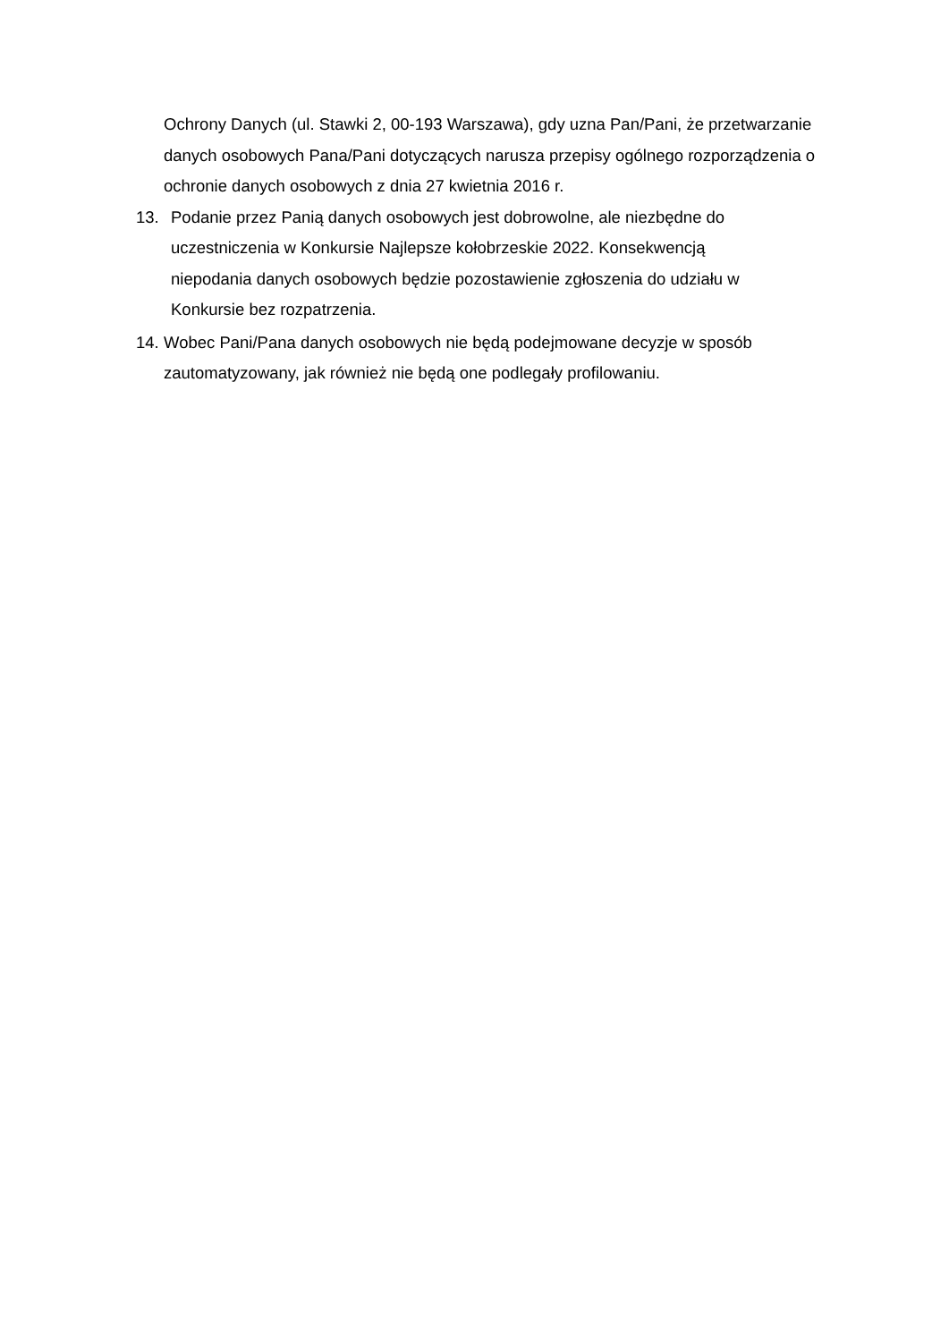Ochrony Danych (ul. Stawki 2, 00-193 Warszawa), gdy uzna Pan/Pani, że przetwarzanie danych osobowych Pana/Pani dotyczących narusza przepisy ogólnego rozporządzenia o ochronie danych osobowych z dnia 27 kwietnia 2016 r.
13. Podanie przez Panią danych osobowych jest dobrowolne, ale niezbędne do uczestniczenia w Konkursie Najlepsze kołobrzeskie 2022. Konsekwencją niepodania danych osobowych będzie pozostawienie zgłoszenia do udziału w Konkursie bez rozpatrzenia.
14. Wobec Pani/Pana danych osobowych nie będą podejmowane decyzje w sposób zautomatyzowany, jak również nie będą one podlegały profilowaniu.